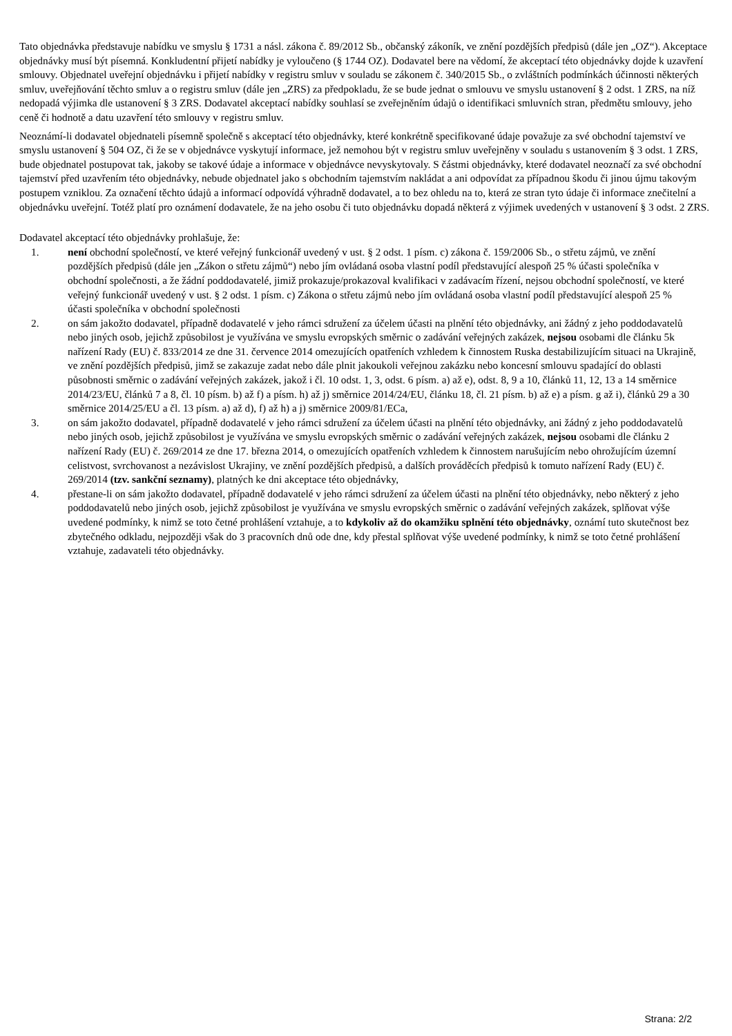Tato objednávka představuje nabídku ve smyslu § 1731 a násl. zákona č. 89/2012 Sb., občanský zákoník, ve znění pozdějších předpisů (dále jen „OZ“). Akceptace objednávky musí být písemná. Konkludentní přijetí nabídky je vyloučeno (§ 1744 OZ). Dodavatel bere na vědomí, že akceptací této objednávky dojde k uzavření smlouvy. Objednatel uveřejní objednávku i přijetí nabídky v registru smluv v souladu se zákonem č. 340/2015 Sb., o zvláštních podmínkách účinnosti některých smluv, uveřejňování těchto smluv a o registru smluv (dále jen „ZRS) za předpokladu, že se bude jednat o smlouvu ve smyslu ustanovení § 2 odst. 1 ZRS, na níž nedopadá výjimka dle ustanovení § 3 ZRS. Dodavatel akceptací nabídky souhlasí se zveřejněním údajů o identifikaci smluvních stran, předmětu smlouvy, jeho ceně či hodnotě a datu uzavření této smlouvy v registru smluv.
Neoznámí-li dodavatel objednateli písemně společně s akceptací této objednávky, které konkrétně specifikované údaje považuje za své obchodní tajemství ve smyslu ustanovení § 504 OZ, či že se v objednávce vyskytují informace, jež nemohou být v registru smluv uveřejněny v souladu s ustanovením § 3 odst. 1 ZRS, bude objednatel postupovat tak, jakoby se takové údaje a informace v objednávce nevyskytovaly. S částmi objednávky, které dodavatel neoznačí za své obchodní tajemství před uzavřením této objednávky, nebude objednatel jako s obchodním tajemstvím nakládat a ani odpovídat za případnou škodu či jinou újmu takovým postupem vzniklou. Za označení těchto údajů a informací odpovídá výhradně dodavatel, a to bez ohledu na to, která ze stran tyto údaje či informace znečitelní a objednávku uveřejní. Totéž platí pro oznámení dodavatele, že na jeho osobu či tuto objednávku dopadá některá z výjimek uvedených v ustanovení § 3 odst. 2 ZRS.
Dodavatel akceptací této objednávky prohlašuje, že:
1. není obchodní společností, ve které veřejný funkcionář uvedený v ust. § 2 odst. 1 písm. c) zákona č. 159/2006 Sb., o střetu zájmů, ve znění pozdějších předpisů (dále jen „Zákon o střetu zájmů“) nebo jím ovládaná osoba vlastní podíl představující alespoň 25 % účasti společníka v obchodní společnosti, a že žádní poddodavatelé, jimiž prokazuje/prokazoval kvalifikaci v zadávacím řízení, nejsou obchodní společností, ve které veřejný funkcionář uvedený v ust. § 2 odst. 1 písm. c) Zákona o střetu zájmů nebo jím ovládaná osoba vlastní podíl představující alespoň 25 % účasti společníka v obchodní společnosti
2. on sám jakožto dodavatel, případně dodavatelé v jeho rámci sdružení za účelem účasti na plnění této objednávky, ani žádný z jeho poddodavatelů nebo jiných osob, jejichž způsobilost je využívána ve smyslu evropských směrnic o zadávání veřejných zakázek, nejsou osobami dle článku 5k nařízení Rady (EU) č. 833/2014 ze dne 31. července 2014 omezujících opatřeních vzhledem k činnostem Ruska destabilizujícím situaci na Ukrajině, ve znění pozdějších předpisů, jimž se zakazuje zadat nebo dále plnit jakoukoli veřejnou zakázku nebo koncesní smlouvu spadající do oblasti působnosti směrnic o zadávání veřejných zakázek, jakož i čl. 10 odst. 1, 3, odst. 6 písm. a) až e), odst. 8, 9 a 10, článků 11, 12, 13 a 14 směrnice 2014/23/EU, článků 7 a 8, čl. 10 písm. b) až f) a písm. h) až j) směrnice 2014/24/EU, článku 18, čl. 21 písm. b) až e) a písm. g až i), článků 29 a 30 směrnice 2014/25/EU a čl. 13 písm. a) až d), f) až h) a j) směrnice 2009/81/ECa,
3. on sám jakožto dodavatel, případně dodavatelé v jeho rámci sdružení za účelem účasti na plnění této objednávky, ani žádný z jeho poddodavatelů nebo jiných osob, jejichž způsobilost je využívána ve smyslu evropských směrnic o zadávání veřejných zakázek, nejsou osobami dle článku 2 nařízení Rady (EU) č. 269/2014 ze dne 17. března 2014, o omezujících opatřeních vzhledem k činnostem narušujícím nebo ohrožujícím územní celistvost, svrchovanost a nezávislost Ukrajiny, ve znění pozdějších předpisů, a dalších prováděcích předpisů k tomuto nařízení Rady (EU) č. 269/2014 (tzv. sankční seznamy), platných ke dni akceptace této objednávky,
4. přestane-li on sám jakožto dodavatel, případně dodavatelé v jeho rámci sdružení za účelem účasti na plnění této objednávky, nebo některý z jeho poddodavatelů nebo jiných osob, jejichž způsobilost je využívána ve smyslu evropských směrnic o zadávání veřejných zakázek, splňovat výše uvedené podmínky, k nimž se toto četné prohlášení vztahuje, a to kdykoliv až do okamžiku splnění této objednávky, oznámí tuto skutečnost bez zbytečného odkladu, nejpozději však do 3 pracovních dnů ode dne, kdy přestal splňovat výše uvedené podmínky, k nimž se toto četné prohlášení vztahuje, zadavateli této objednávky.
Strana: 2/2